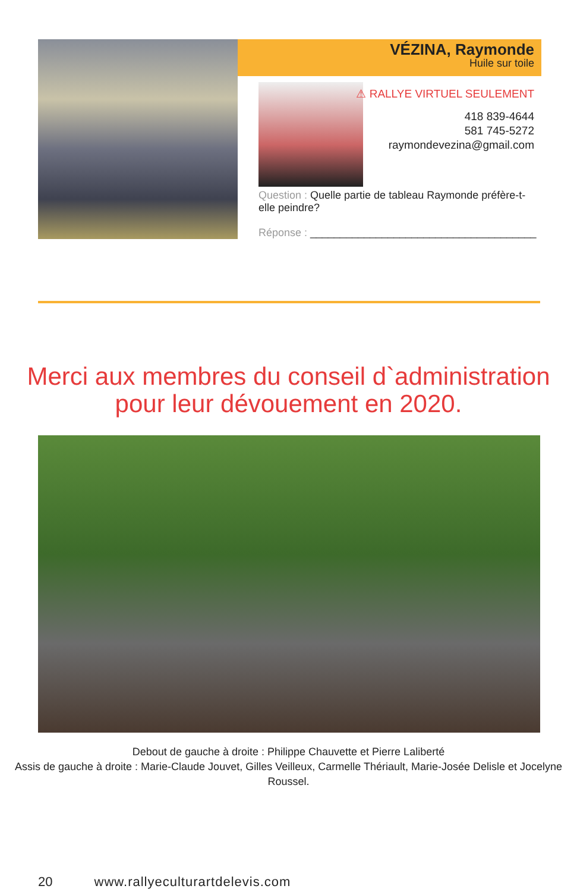VÉZINA, Raymonde
Huile sur toile
⚠ RALLYE VIRTUEL SEULEMENT
418 839-4644
581 745-5272
raymondevezina@gmail.com
Question : Quelle partie de tableau Raymonde préfère-t-elle peindre?
Réponse : ______________________________________
Merci aux membres du conseil d`administration
pour leur dévouement en 2020.
Debout de gauche à droite : Philippe Chauvette et Pierre Laliberté
Assis de gauche à droite : Marie-Claude Jouvet, Gilles Veilleux, Carmelle Thériault, Marie-Josée Delisle et Jocelyne Roussel.
20 www.rallyeculturartdelevis.com